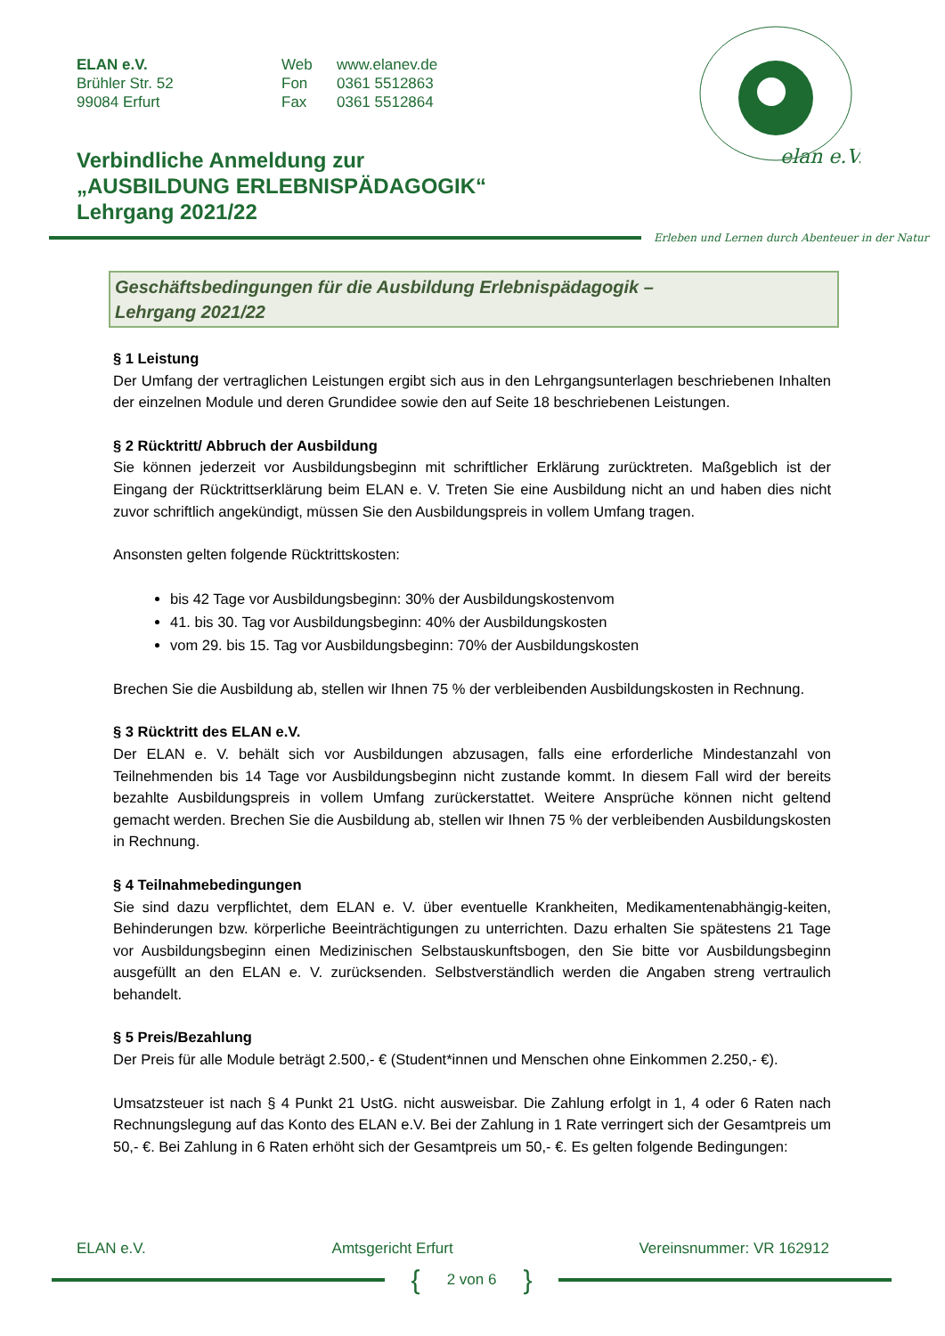elan e.V.
ELAN e.V.
Brühler Str. 52
99084 Erfurt
Web
Fon
Fax
www.elanev.de
0361 5512863
0361 5512864
Verbindliche Anmeldung zur
„AUSBILDUNG ERLEBNISPÄDAGOGIK“
Lehrgang 2021/22
Erleben und Lernen durch Abenteuer in der Natur
Geschäftsbedingungen für die Ausbildung Erlebnispädagogik –
Lehrgang 2021/22
§ 1 Leistung
Der Umfang der vertraglichen Leistungen ergibt sich aus in den Lehrgangsunterlagen beschriebenen Inhalten der einzelnen Module und deren Grundidee sowie den auf Seite 18 beschriebenen Leistungen.
§ 2 Rücktritt/ Abbruch der Ausbildung
Sie können jederzeit vor Ausbildungsbeginn mit schriftlicher Erklärung zurücktreten. Maßgeblich ist der Eingang der Rücktrittserklärung beim ELAN e. V. Treten Sie eine Ausbildung nicht an und haben dies nicht zuvor schriftlich angekündigt, müssen Sie den Ausbildungspreis in vollem Umfang tragen.
Ansonsten gelten folgende Rücktrittskosten:
bis 42 Tage vor Ausbildungsbeginn: 30% der Ausbildungskostenvom
41. bis 30. Tag vor Ausbildungsbeginn: 40% der Ausbildungskosten
vom 29. bis 15. Tag vor Ausbildungsbeginn: 70% der Ausbildungskosten
Brechen Sie die Ausbildung ab, stellen wir Ihnen 75 % der verbleibenden Ausbildungskosten in Rechnung.
§ 3 Rücktritt des ELAN e.V.
Der ELAN e. V. behält sich vor Ausbildungen abzusagen, falls eine erforderliche Mindestanzahl von Teilnehmenden bis 14 Tage vor Ausbildungsbeginn nicht zustande kommt. In diesem Fall wird der bereits bezahlte Ausbildungspreis in vollem Umfang zurückerstattet. Weitere Ansprüche können nicht geltend gemacht werden. Brechen Sie die Ausbildung ab, stellen wir Ihnen 75 % der verbleibenden Ausbildungskosten in Rechnung.
§ 4 Teilnahmebedingungen
Sie sind dazu verpflichtet, dem ELAN e. V. über eventuelle Krankheiten, Medikamentenabhängig-keiten, Behinderungen bzw. körperliche Beeinträchtigungen zu unterrichten. Dazu erhalten Sie spätestens 21 Tage vor Ausbildungsbeginn einen Medizinischen Selbstauskunftsbogen, den Sie bitte vor Ausbildungsbeginn ausgefüllt an den ELAN e. V. zurücksenden. Selbstverständlich werden die Angaben streng vertraulich behandelt.
§ 5 Preis/Bezahlung
Der Preis für alle Module beträgt 2.500,- € (Student*innen und Menschen ohne Einkommen 2.250,- €).
Umsatzsteuer ist nach § 4 Punkt 21 UstG. nicht ausweisbar. Die Zahlung erfolgt in 1, 4 oder 6 Raten nach Rechnungslegung auf das Konto des ELAN e.V. Bei der Zahlung in 1 Rate verringert sich der Gesamtpreis um 50,- €. Bei Zahlung in 6 Raten erhöht sich der Gesamtpreis um 50,- €. Es gelten folgende Bedingungen:
ELAN e.V. Amtsgericht Erfurt Vereinsnummer: VR 162912
{ 2 von 6 }